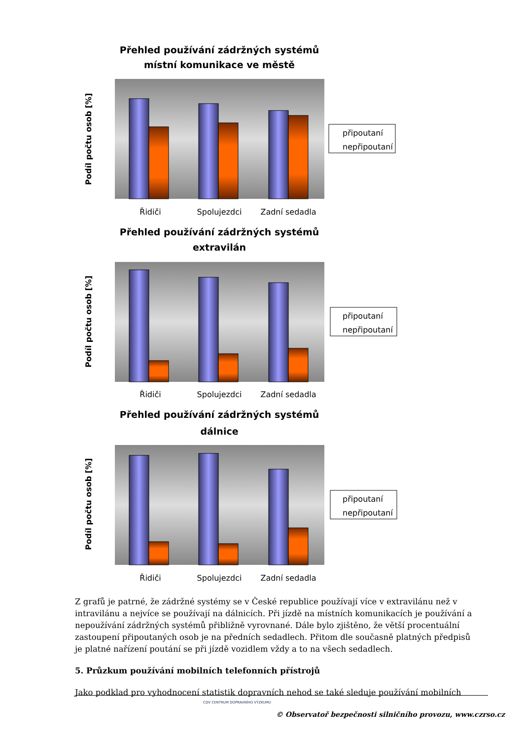Přehled používání zádržných systémů
místní komunikace ve městě
Řidiči
Spolujezdci
Zadní sedadla
připoutaní
nepřipoutaní
Podíl počtu osob [%]
Přehled používání zádržných systémů
extravilán
Řidiči
Spolujezdci
Zadní sedadla
připoutaní
nepřipoutaní
Podíl počtu osob [%]
Přehled používání zádržných systémů
dálnice
Řidiči
Spolujezdci
Zadní sedadla
připoutaní
nepřipoutaní
Podíl počtu osob [%]
Z grafů je patrné, že zádržné systémy se v České republice používají více v extravilánu než v intravilánu a nejvíce se používají na dálnicích. Při jízdě na místních komunikacích je používání a nepoužívání zádržných systémů přibližně vyrovnané. Dále bylo zjištěno, že větší procentuální zastoupení připoutaných osob je na předních sedadlech. Přitom dle současně platných předpisů je platné nařízení poutání se při jízdě vozidlem vždy a to na všech sedadlech.
5. Průzkum používání mobilních telefonních přístrojů
Jako podklad pro vyhodnocení statistik dopravních nehod se také sleduje používání mobilních
CDV CENTRUM DOPRAVNÍHO VÝZKUMU
© Observatoř bezpečnosti silničního provozu, www.czrso.cz